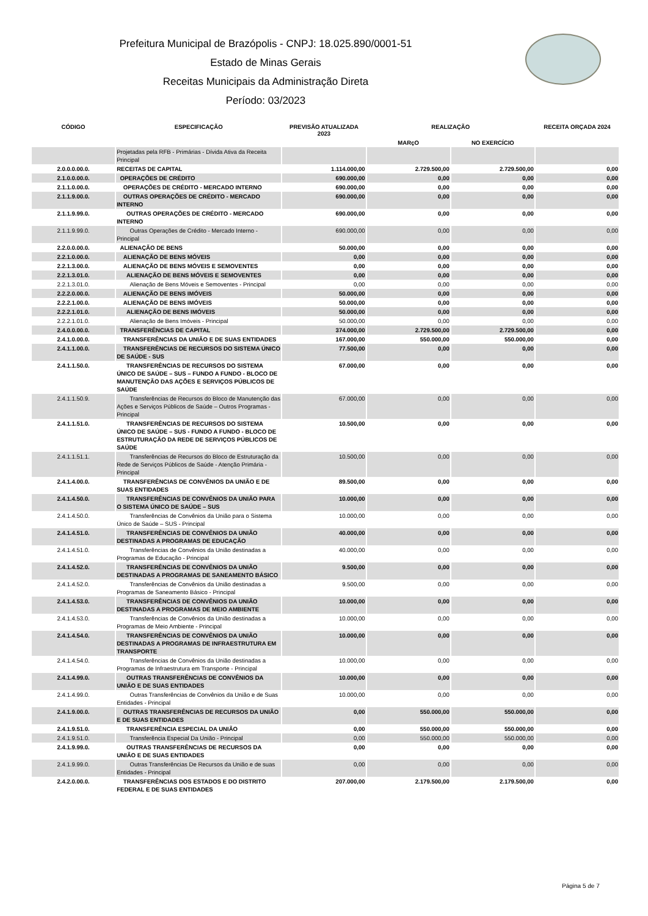Prefeitura Municipal de Brazópolis - CNPJ: 18.025.890/0001-51
Estado de Minas Gerais
Receitas Municipais da Administração Direta
Período: 03/2023
| CÓDIGO | ESPECIFICAÇÃO | PREVISÃO ATUALIZADA 2023 | REALIZAÇÃO | | RECEITA ORÇADA 2024 |
| --- | --- | --- | --- | --- | --- |
| | | | MARçO | NO EXERCÍCIO | |
| | Projetadas pela RFB - Primárias - Dívida Ativa da Receita Principal | | | | |
| 2.0.0.0.00.0. | RECEITAS DE CAPITAL | 1.114.000,00 | 2.729.500,00 | 2.729.500,00 | 0,00 |
| 2.1.0.0.00.0. | OPERAÇÕES DE CRÉDITO | 690.000,00 | 0,00 | 0,00 | 0,00 |
| 2.1.1.0.00.0. | OPERAÇÕES DE CRÉDITO - MERCADO INTERNO | 690.000,00 | 0,00 | 0,00 | 0,00 |
| 2.1.1.9.00.0. | OUTRAS OPERAÇÕES DE CRÉDITO - MERCADO INTERNO | 690.000,00 | 0,00 | 0,00 | 0,00 |
| 2.1.1.9.99.0. | OUTRAS OPERAÇÕES DE CRÉDITO - MERCADO INTERNO | 690.000,00 | 0,00 | 0,00 | 0,00 |
| 2.1.1.9.99.0. | Outras Operações de Crédito - Mercado Interno - Principal | 690.000,00 | 0,00 | 0,00 | 0,00 |
| 2.2.0.0.00.0. | ALIENAÇÃO DE BENS | 50.000,00 | 0,00 | 0,00 | 0,00 |
| 2.2.1.0.00.0. | ALIENAÇÃO DE BENS MÓVEIS | 0,00 | 0,00 | 0,00 | 0,00 |
| 2.2.1.3.00.0. | ALIENAÇÃO DE BENS MÓVEIS E SEMOVENTES | 0,00 | 0,00 | 0,00 | 0,00 |
| 2.2.1.3.01.0. | ALIENAÇÃO DE BENS MÓVEIS E SEMOVENTES | 0,00 | 0,00 | 0,00 | 0,00 |
| 2.2.1.3.01.0. | Alienação de Bens Móveis e Semoventes - Principal | 0,00 | 0,00 | 0,00 | 0,00 |
| 2.2.2.0.00.0. | ALIENAÇÃO DE BENS IMÓVEIS | 50.000,00 | 0,00 | 0,00 | 0,00 |
| 2.2.2.1.00.0. | ALIENAÇÃO DE BENS IMÓVEIS | 50.000,00 | 0,00 | 0,00 | 0,00 |
| 2.2.2.1.01.0. | ALIENAÇÃO DE BENS IMÓVEIS | 50.000,00 | 0,00 | 0,00 | 0,00 |
| 2.2.2.1.01.0. | Alienação de Bens Imóveis - Principal | 50.000,00 | 0,00 | 0,00 | 0,00 |
| 2.4.0.0.00.0. | TRANSFERÊNCIAS DE CAPITAL | 374.000,00 | 2.729.500,00 | 2.729.500,00 | 0,00 |
| 2.4.1.0.00.0. | TRANSFERÊNCIAS DA UNIÃO E DE SUAS ENTIDADES | 167.000,00 | 550.000,00 | 550.000,00 | 0,00 |
| 2.4.1.1.00.0. | TRANSFERÊNCIAS DE RECURSOS DO SISTEMA ÚNICO DE SAÚDE - SUS | 77.500,00 | 0,00 | 0,00 | 0,00 |
| 2.4.1.1.50.0. | TRANSFERÊNCIAS DE RECURSOS DO SISTEMA ÚNICO DE SAÚDE – SUS – FUNDO A FUNDO - BLOCO DE MANUTENÇÃO DAS AÇÕES E SERVIÇOS PÚBLICOS DE SAÚDE | 67.000,00 | 0,00 | 0,00 | 0,00 |
| 2.4.1.1.50.9. | Transferências de Recursos do Bloco de Manutenção das Ações e Serviços Públicos de Saúde – Outros Programas - Principal | 67.000,00 | 0,00 | 0,00 | 0,00 |
| 2.4.1.1.51.0. | TRANSFERÊNCIAS DE RECURSOS DO SISTEMA ÚNICO DE SAÚDE – SUS - FUNDO A FUNDO - BLOCO DE ESTRUTURAÇÃO DA REDE DE SERVIÇOS PÚBLICOS DE SAÚDE | 10.500,00 | 0,00 | 0,00 | 0,00 |
| 2.4.1.1.51.1. | Transferências de Recursos do Bloco de Estruturação da Rede de Serviços Públicos de Saúde - Atenção Primária - Principal | 10.500,00 | 0,00 | 0,00 | 0,00 |
| 2.4.1.4.00.0. | TRANSFERÊNCIAS DE CONVÊNIOS DA UNIÃO E DE SUAS ENTIDADES | 89.500,00 | 0,00 | 0,00 | 0,00 |
| 2.4.1.4.50.0. | TRANSFERÊNCIAS DE CONVÊNIOS DA UNIÃO PARA O SISTEMA ÚNICO DE SAÚDE – SUS | 10.000,00 | 0,00 | 0,00 | 0,00 |
| 2.4.1.4.50.0. | Transferências de Convênios da União para o Sistema Único de Saúde – SUS - Principal | 10.000,00 | 0,00 | 0,00 | 0,00 |
| 2.4.1.4.51.0. | TRANSFERÊNCIAS DE CONVÊNIOS DA UNIÃO DESTINADAS A PROGRAMAS DE EDUCAÇÃO | 40.000,00 | 0,00 | 0,00 | 0,00 |
| 2.4.1.4.51.0. | Transferências de Convênios da União destinadas a Programas de Educação - Principal | 40.000,00 | 0,00 | 0,00 | 0,00 |
| 2.4.1.4.52.0. | TRANSFERÊNCIAS DE CONVÊNIOS DA UNIÃO DESTINADAS A PROGRAMAS DE SANEAMENTO BÁSICO | 9.500,00 | 0,00 | 0,00 | 0,00 |
| 2.4.1.4.52.0. | Transferências de Convênios da União destinadas a Programas de Saneamento Básico - Principal | 9.500,00 | 0,00 | 0,00 | 0,00 |
| 2.4.1.4.53.0. | TRANSFERÊNCIAS DE CONVÊNIOS DA UNIÃO DESTINADAS A PROGRAMAS DE MEIO AMBIENTE | 10.000,00 | 0,00 | 0,00 | 0,00 |
| 2.4.1.4.53.0. | Transferências de Convênios da União destinadas a Programas de Meio Ambiente - Principal | 10.000,00 | 0,00 | 0,00 | 0,00 |
| 2.4.1.4.54.0. | TRANSFERÊNCIAS DE CONVÊNIOS DA UNIÃO DESTINADAS A PROGRAMAS DE INFRAESTRUTURA EM TRANSPORTE | 10.000,00 | 0,00 | 0,00 | 0,00 |
| 2.4.1.4.54.0. | Transferências de Convênios da União destinadas a Programas de Infraestrutura em Transporte - Principal | 10.000,00 | 0,00 | 0,00 | 0,00 |
| 2.4.1.4.99.0. | OUTRAS TRANSFERÊNCIAS DE CONVÊNIOS DA UNIÃO E DE SUAS ENTIDADES | 10.000,00 | 0,00 | 0,00 | 0,00 |
| 2.4.1.4.99.0. | Outras Transferências de Convênios da União e de Suas Entidades - Principal | 10.000,00 | 0,00 | 0,00 | 0,00 |
| 2.4.1.9.00.0. | OUTRAS TRANSFERÊNCIAS DE RECURSOS DA UNIÃO E DE SUAS ENTIDADES | 0,00 | 550.000,00 | 550.000,00 | 0,00 |
| 2.4.1.9.51.0. | TRANSFERÊNCIA ESPECIAL DA UNIÃO | 0,00 | 550.000,00 | 550.000,00 | 0,00 |
| 2.4.1.9.51.0. | Transferência Especial Da União - Principal | 0,00 | 550.000,00 | 550.000,00 | 0,00 |
| 2.4.1.9.99.0. | OUTRAS TRANSFERÊNCIAS DE RECURSOS DA UNIÃO E DE SUAS ENTIDADES | 0,00 | 0,00 | 0,00 | 0,00 |
| 2.4.1.9.99.0. | Outras Transferências De Recursos da União e de suas Entidades - Principal | 0,00 | 0,00 | 0,00 | 0,00 |
| 2.4.2.0.00.0. | TRANSFERÊNCIAS DOS ESTADOS E DO DISTRITO FEDERAL E DE SUAS ENTIDADES | 207.000,00 | 2.179.500,00 | 2.179.500,00 | 0,00 |
Página 5 de 7